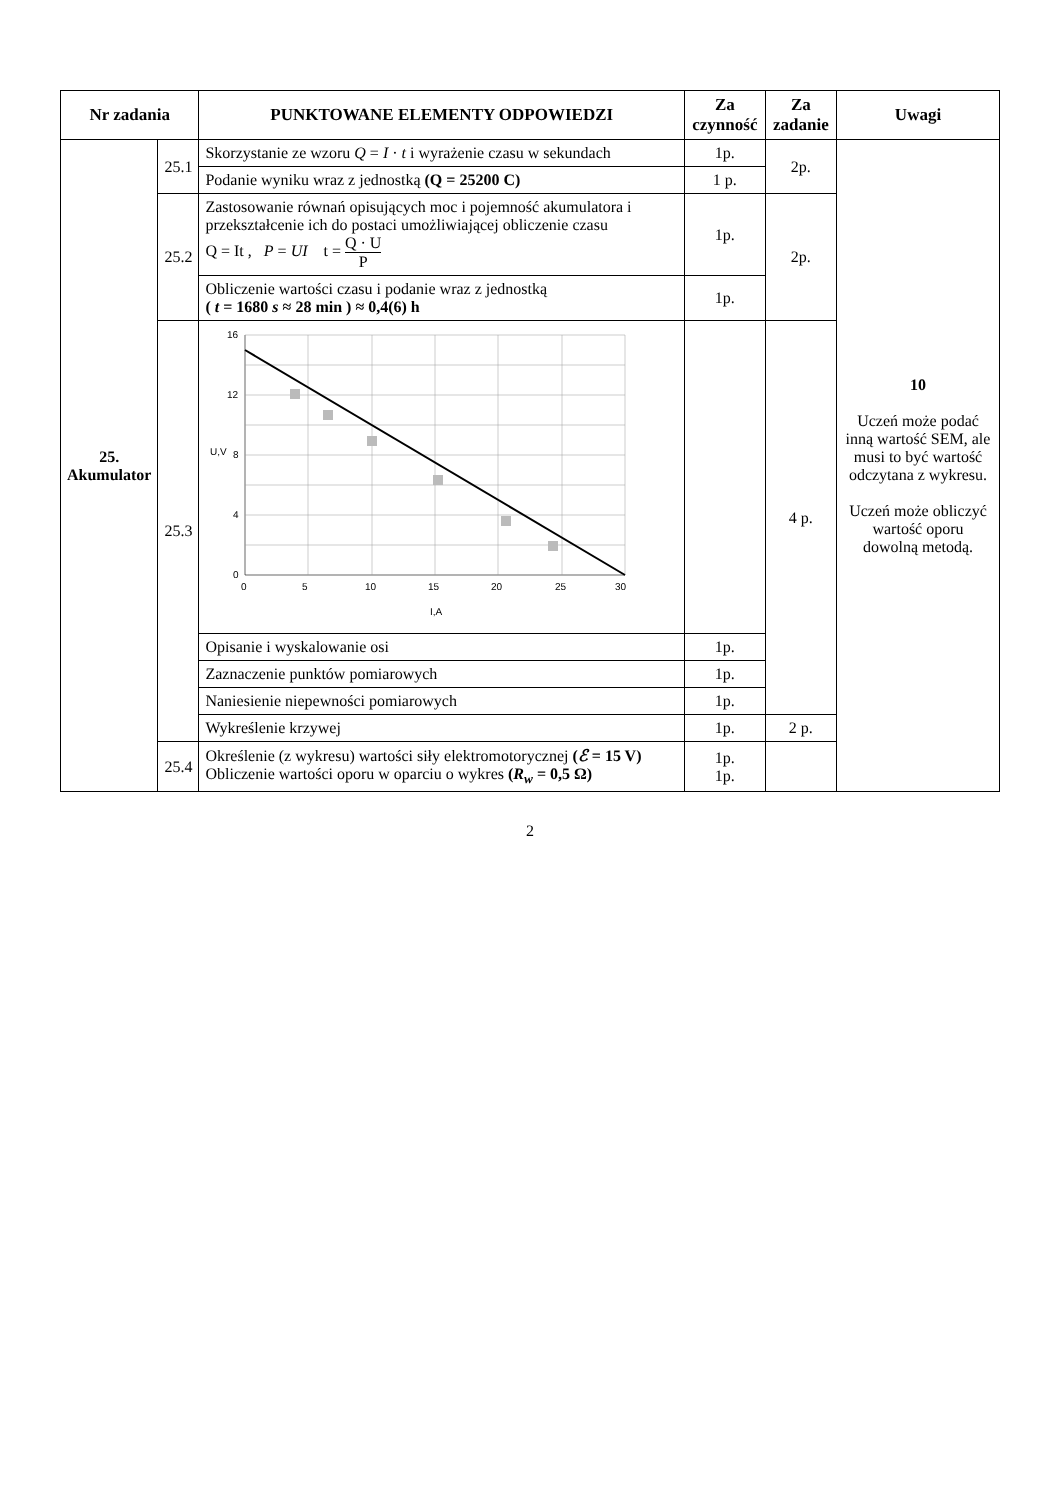| Nr zadania | | PUNKTOWANE ELEMENTY ODPOWIEDZI | Za czynność | Za zadanie | Uwagi |
| --- | --- | --- | --- | --- | --- |
| 25. Akumulator | 25.1 | Skorzystanie ze wzoru Q = I · t i wyrażenie czasu w sekundach | 1p. | 2p. | 10 Uczeń może podać inną wartość SEM, ale musi to być wartość odczytana z wykresu. Uczeń może obliczyć wartość oporu dowolną metodą. |
| | | Podanie wyniku wraz z jednostką (Q = 25200 C) | 1 p. | | |
| | 25.2 | Zastosowanie równań opisujących moc i pojemność akumulatora i przekształcenie ich do postaci umożliwiającej obliczenie czasu Q = It , P = UI t = Q · U P | 1p. | 2p. | |
| | | Obliczenie wartości czasu i podanie wraz z jednostką ( t = 1680 s ≈ 28 min ) ≈ 0,4(6) h | 1p. | | |
| | 25.3 | U,V 0 5 10 15 20 25 30 0 4 8 12 16 I,A | | 4 p. | |
| | | Opisanie i wyskalowanie osi | 1p. | | |
| | | Zaznaczenie punktów pomiarowych | 1p. | | |
| | | Naniesienie niepewności pomiarowych | 1p. | | |
| | | Wykreślenie krzywej | 1p. | 2 p. | |
| | 25.4 | Określenie (z wykresu) wartości siły elektromotorycznej ( ℰ = 15 V) Obliczenie wartości oporu w oparciu o wykres ( R<sub>w</sub> = 0,5 Ω) | 1p. 1p. | | |
2